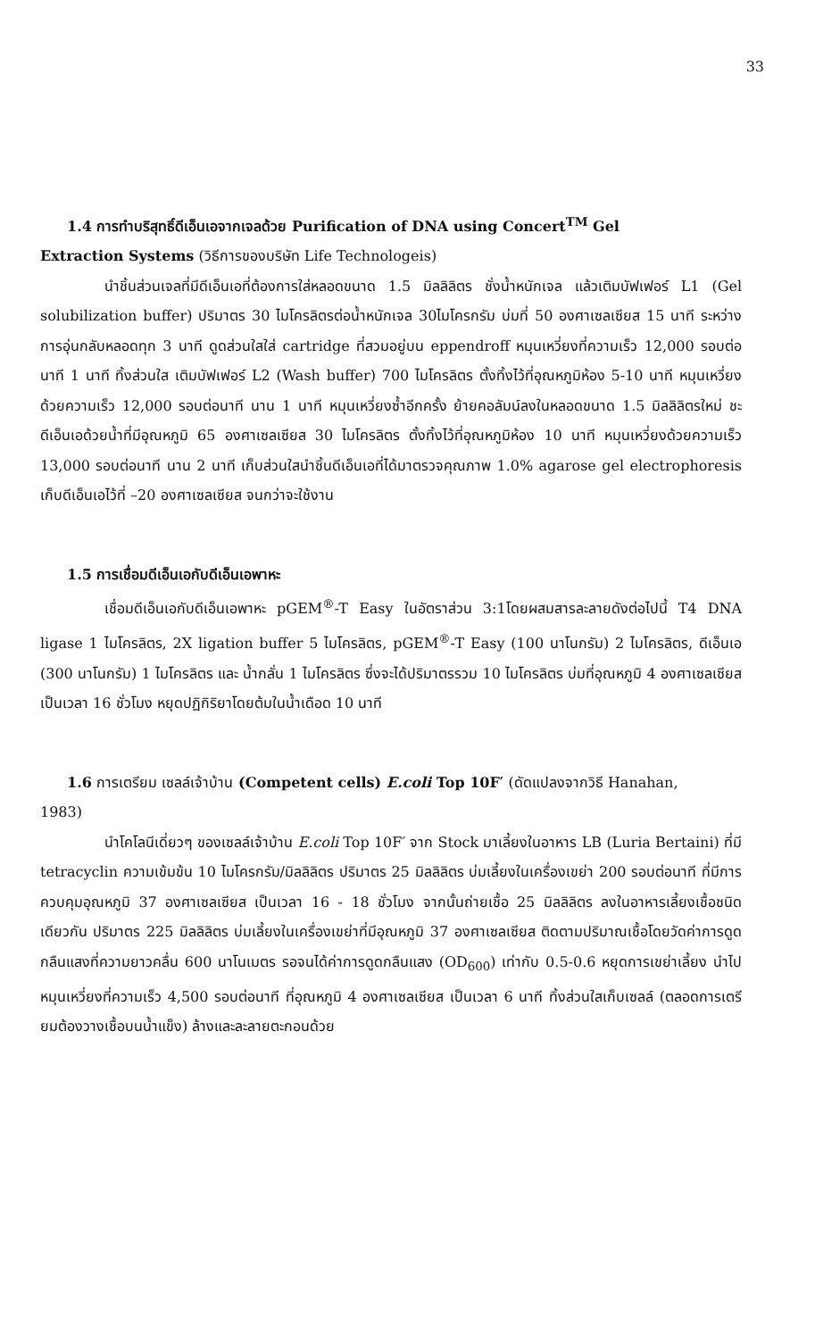33
1.4 การทำบริสุทธิ์ดีเอ็นเอจากเจลด้วย Purification of DNA using Concert<sup>TM</sup> Gel
Extraction Systems (วิธีการของบริษัท Life Technologeis)
นำชิ้นส่วนเจลที่มีดีเอ็นเอที่ต้องการใส่หลอดขนาด 1.5 มิลลิลิตร ชั่งน้ำหนักเจล แล้วเติมบัฟเฟอร์ L1 (Gel solubilization buffer) ปริมาตร 30 ไมโครลิตรต่อน้ำหนักเจล 30ไมโครกรัม บ่มที่ 50 องศาเซลเซียส 15 นาที ระหว่างการอุ่นกลับหลอดทุก 3 นาที ดูดส่วนใสใส่ cartridge ที่สวมอยู่บน eppendroff หมุนเหวี่ยงที่ความเร็ว 12,000 รอบต่อนาที 1 นาที ทิ้งส่วนใส เติมบัฟเฟอร์ L2 (Wash buffer) 700 ไมโครลิตร ตั้งทิ้งไว้ที่อุณหภูมิห้อง 5-10 นาที หมุนเหวี่ยงด้วยความเร็ว 12,000 รอบต่อนาที นาน 1 นาที หมุนเหวี่ยงซ้ำอีกครั้ง ย้ายคอลัมน์ลงในหลอดขนาด 1.5 มิลลิลิตรใหม่ ชะดีเอ็นเอด้วยน้ำที่มีอุณหภูมิ 65 องศาเซลเซียส 30 ไมโครลิตร ตั้งทิ้งไว้ที่อุณหภูมิห้อง 10 นาที หมุนเหวี่ยงด้วยความเร็ว 13,000 รอบต่อนาที นาน 2 นาที เก็บส่วนใสนำชิ้นดีเอ็นเอที่ได้มาตรวจคุณภาพ 1.0% agarose gel electrophoresis เก็บดีเอ็นเอไว้ที่ –20 องศาเซลเซียส จนกว่าจะใช้งาน
1.5 การเชื่อมดีเอ็นเอกับดีเอ็นเอพาหะ
เชื่อมดีเอ็นเอกับดีเอ็นเอพาหะ pGEM<sup>®</sup>-T Easy ในอัตราส่วน 3:1โดยผสมสารละลายดังต่อไปนี้ T4 DNA ligase 1 ไมโครลิตร, 2X ligation buffer 5 ไมโครลิตร, pGEM<sup>®</sup>-T Easy (100 นาโนกรัม) 2 ไมโครลิตร, ดีเอ็นเอ (300 นาโนกรัม) 1 ไมโครลิตร และ น้ำกลั่น 1 ไมโครลิตร ซึ่งจะได้ปริมาตรรวม 10 ไมโครลิตร บ่มที่อุณหภูมิ 4 องศาเซลเซียส เป็นเวลา 16 ชั่วโมง หยุดปฏิกิริยาโดยต้มในน้ำเดือด 10 นาที
1.6 การเตรียม เซลล์เจ้าบ้าน (Competent cells) E.coli Top 10F′ (ดัดแปลงจากวิธี Hanahan,
1983)
นำโคโลนีเดี่ยวๆ ของเซลล์เจ้าบ้าน E.coli Top 10F′ จาก Stock มาเลี้ยงในอาหาร LB (Luria Bertaini) ที่มี tetracyclin ความเข้มข้น 10 ไมโครกรัม/มิลลิลิตร ปริมาตร 25 มิลลิลิตร บ่มเลี้ยงในเครื่องเขย่า 200 รอบต่อนาที ที่มีการควบคุมอุณหภูมิ 37 องศาเซลเซียส เป็นเวลา 16 - 18 ชั่วโมง จากนั้นถ่ายเชื้อ 25 มิลลิลิตร ลงในอาหารเลี้ยงเชื้อชนิดเดียวกัน ปริมาตร 225 มิลลิลิตร บ่มเลี้ยงในเครื่องเขย่าที่มีอุณหภูมิ 37 องศาเซลเซียส ติดตามปริมาณเชื้อโดยวัดค่าการดูดกลืนแสงที่ความยาวคลื่น 600 นาโนเมตร รอจนได้ค่าการดูดกลืนแสง (OD<sub>600</sub>) เท่ากับ 0.5-0.6 หยุดการเขย่าเลี้ยง นำไปหมุนเหวี่ยงที่ความเร็ว 4,500 รอบต่อนาที ที่อุณหภูมิ 4 องศาเซลเซียส เป็นเวลา 6 นาที ทิ้งส่วนใสเก็บเซลล์ (ตลอดการเตรียมต้องวางเชื้อบนน้ำแข็ง) ล้างและละลายตะกอนด้วย